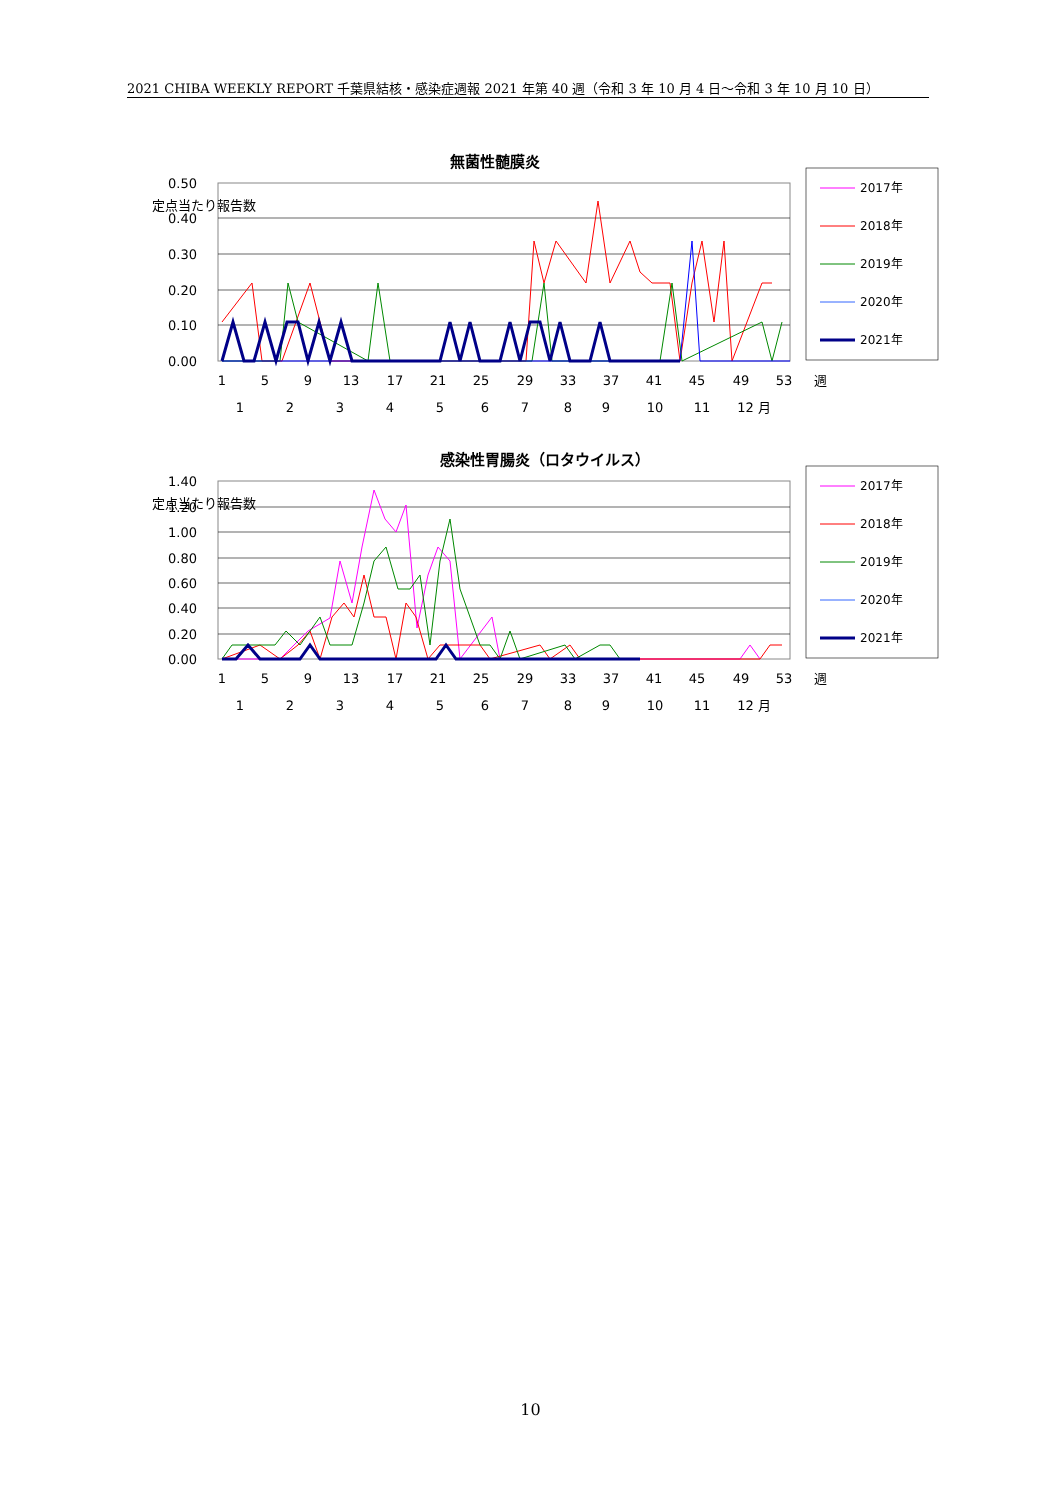2021 CHIBA WEEKLY REPORT 千葉県結核・感染症週報 2021 年第 40 週（令和 3 年 10 月 4 日～令和 3 年 10 月 10 日）
無菌性髄膜炎
0.50
0.40
0.30
0.20
0.10
0.00
定点当たり報告数
1
5
9
13
17
21
25
29
33
37
41
45
49
53
週
1
2
3
4
5
6
7
8
9
10
11
12 月
2017年
2018年
2019年
2020年
2021年
感染性胃腸炎（ロタウイルス）
1.40
1.20
1.00
0.80
0.60
0.40
0.20
0.00
定点当たり報告数
1
5
9
13
17
21
25
29
33
37
41
45
49
53
週
1
2
3
4
5
6
7
8
9
10
11
12 月
2017年
2018年
2019年
2020年
2021年
10